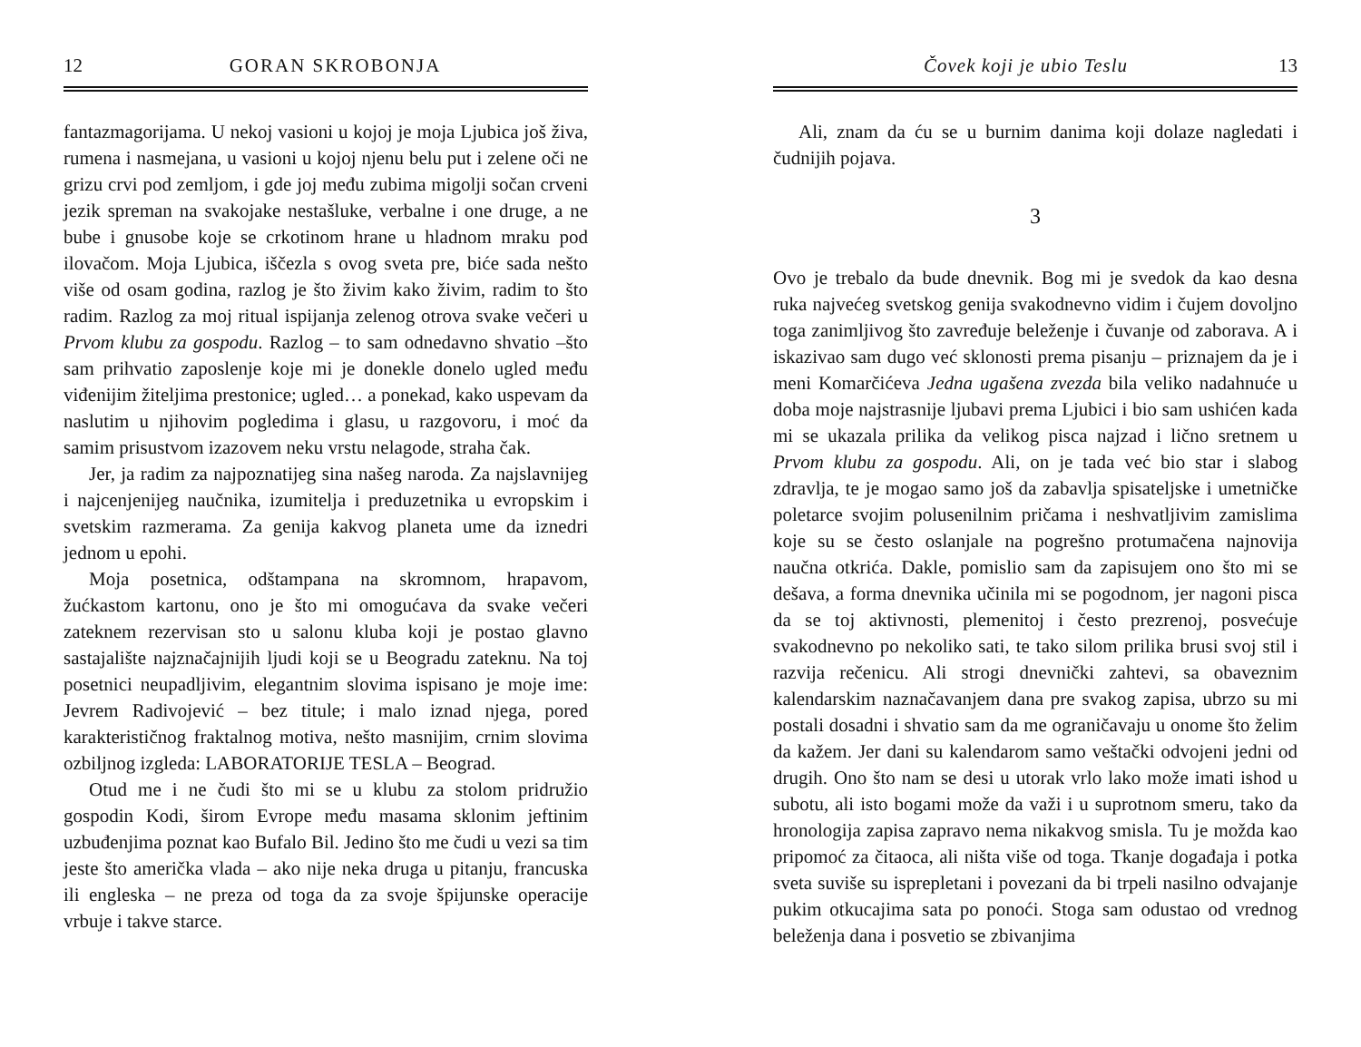12 GORAN SKROBONJA
fantazmagorijama. U nekoj vasioni u kojoj je moja Ljubica još živa, rumena i nasmejana, u vasioni u kojoj njenu belu put i zelene oči ne grizu crvi pod zemljom, i gde joj među zubima migolji sočan crveni jezik spreman na svakojake nestašluke, verbalne i one druge, a ne bube i gnusobe koje se crkotinom hrane u hladnom mraku pod ilovačom. Moja Ljubica, iščezla s ovog sveta pre, biće sada nešto više od osam godina, razlog je što živim kako živim, radim to što radim. Razlog za moj ritual ispijanja zelenog otrova svake večeri u Prvom klubu za gospodu. Razlog – to sam odnedavno shvatio –što sam prihvatio zaposlenje koje mi je donekle donelo ugled među viđenijim žiteljima prestonice; ugled… a ponekad, kako uspevam da naslutim u njihovim pogledima i glasu, u razgovoru, i moć da samim prisustvom izazovem neku vrstu nelagode, straha čak.
Jer, ja radim za najpoznatijeg sina našeg naroda. Za najslavnijeg i najcenjenijeg naučnika, izumitelja i preduzetnika u evropskim i svetskim razmerama. Za genija kakvog planeta ume da iznedri jednom u epohi.
Moja posetnica, odštampana na skromnom, hrapavom, žućkastom kartonu, ono je što mi omogućava da svake večeri zateknem rezervisan sto u salonu kluba koji je postao glavno sastajalište najznačajnijih ljudi koji se u Beogradu zateknu. Na toj posetnici neupadljivim, elegantnim slovima ispisano je moje ime: Jevrem Radivojević – bez titule; i malo iznad njega, pored karakterističnog fraktalnog motiva, nešto masnijim, crnim slovima ozbiljnog izgleda: LABORATORIJE TESLA – Beograd.
Otud me i ne čudi što mi se u klubu za stolom pridružio gospodin Kodi, širom Evrope među masama sklonim jeftinim uzbuđenjima poznat kao Bufalo Bil. Jedino što me čudi u vezi sa tim jeste što američka vlada – ako nije neka druga u pitanju, francuska ili engleska – ne preza od toga da za svoje špijunske operacije vrbuje i takve starce.
Čovek koji je ubio Teslu 13
Ali, znam da ću se u burnim danima koji dolaze nagledati i čudnijih pojava.
3
Ovo je trebalo da bude dnevnik. Bog mi je svedok da kao desna ruka najvećeg svetskog genija svakodnevno vidim i čujem dovoljno toga zanimljivog što zavređuje beleženje i čuvanje od zaborava. A i iskazivao sam dugo već sklonosti prema pisanju – priznajem da je i meni Komarčićeva Jedna ugašena zvezda bila veliko nadahnuće u doba moje najstrasnije ljubavi prema Ljubici i bio sam ushićen kada mi se ukazala prilika da velikog pisca najzad i lično sretnem u Prvom klubu za gospodu. Ali, on je tada već bio star i slabog zdravlja, te je mogao samo još da zabavlja spisateljske i umetničke poletarce svojim polusenilnim pričama i neshvatljivim zamislima koje su se često oslanjale na pogrešno protumačena najnovija naučna otkrića. Dakle, pomislio sam da zapisujem ono što mi se dešava, a forma dnevnika učinila mi se pogodnom, jer nagoni pisca da se toj aktivnosti, plemenitoj i često prezrenoj, posvećuje svakodnevno po nekoliko sati, te tako silom prilika brusi svoj stil i razvija rečenicu. Ali strogi dnevnički zahtevi, sa obaveznim kalendarskim naznačavanjem dana pre svakog zapisa, ubrzo su mi postali dosadni i shvatio sam da me ograničavaju u onome što želim da kažem. Jer dani su kalendarom samo veštački odvojeni jedni od drugih. Ono što nam se desi u utorak vrlo lako može imati ishod u subotu, ali isto bogami može da važi i u suprotnom smeru, tako da hronologija zapisa zapravo nema nikakvog smisla. Tu je možda kao pripomoć za čitaoca, ali ništa više od toga. Tkanje događaja i potka sveta suviše su isprepletani i povezani da bi trpeli nasilno odvajanje pukim otkucajima sata po ponoći. Stoga sam odustao od vrednog beleženja dana i posvetio se zbivanjima